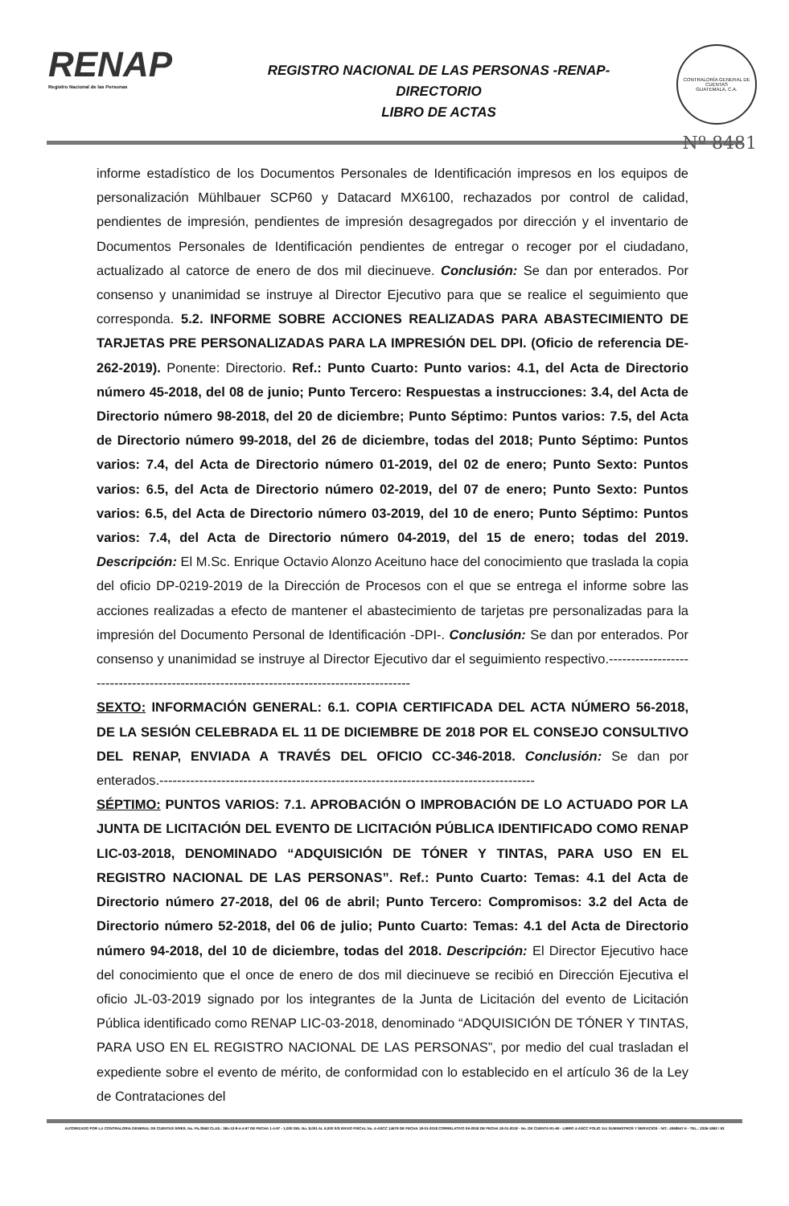RENAP
Registro Nacional de las Personas
REGISTRO NACIONAL DE LAS PERSONAS -RENAP-
DIRECTORIO
LIBRO DE ACTAS
CONTRALORÍA GENERAL DE CUENTAS
GUATEMALA, C.A.
Nº 8481
informe estadístico de los Documentos Personales de Identificación impresos en los equipos de personalización Mühlbauer SCP60 y Datacard MX6100, rechazados por control de calidad, pendientes de impresión, pendientes de impresión desagregados por dirección y el inventario de Documentos Personales de Identificación pendientes de entregar o recoger por el ciudadano, actualizado al catorce de enero de dos mil diecinueve. Conclusión: Se dan por enterados. Por consenso y unanimidad se instruye al Director Ejecutivo para que se realice el seguimiento que corresponda. 5.2. INFORME SOBRE ACCIONES REALIZADAS PARA ABASTECIMIENTO DE TARJETAS PRE PERSONALIZADAS PARA LA IMPRESIÓN DEL DPI. (Oficio de referencia DE-262-2019). Ponente: Directorio. Ref.: Punto Cuarto: Punto varios: 4.1, del Acta de Directorio número 45-2018, del 08 de junio; Punto Tercero: Respuestas a instrucciones: 3.4, del Acta de Directorio número 98-2018, del 20 de diciembre; Punto Séptimo: Puntos varios: 7.5, del Acta de Directorio número 99-2018, del 26 de diciembre, todas del 2018; Punto Séptimo: Puntos varios: 7.4, del Acta de Directorio número 01-2019, del 02 de enero; Punto Sexto: Puntos varios: 6.5, del Acta de Directorio número 02-2019, del 07 de enero; Punto Sexto: Puntos varios: 6.5, del Acta de Directorio número 03-2019, del 10 de enero; Punto Séptimo: Puntos varios: 7.4, del Acta de Directorio número 04-2019, del 15 de enero; todas del 2019. Descripción: El M.Sc. Enrique Octavio Alonzo Aceituno hace del conocimiento que traslada la copia del oficio DP-0219-2019 de la Dirección de Procesos con el que se entrega el informe sobre las acciones realizadas a efecto de mantener el abastecimiento de tarjetas pre personalizadas para la impresión del Documento Personal de Identificación -DPI-. Conclusión: Se dan por enterados. Por consenso y unanimidad se instruye al Director Ejecutivo dar el seguimiento respectivo.-----------------------------------------------------------------------------------------
SEXTO: INFORMACIÓN GENERAL: 6.1. COPIA CERTIFICADA DEL ACTA NÚMERO 56-2018, DE LA SESIÓN CELEBRADA EL 11 DE DICIEMBRE DE 2018 POR EL CONSEJO CONSULTIVO DEL RENAP, ENVIADA A TRAVÉS DEL OFICIO CC-346-2018. Conclusión: Se dan por enterados.-------------------------------------------------------------------------------------
SÉPTIMO: PUNTOS VARIOS: 7.1. APROBACIÓN O IMPROBACIÓN DE LO ACTUADO POR LA JUNTA DE LICITACIÓN DEL EVENTO DE LICITACIÓN PÚBLICA IDENTIFICADO COMO RENAP LIC-03-2018, DENOMINADO “ADQUISICIÓN DE TÓNER Y TINTAS, PARA USO EN EL REGISTRO NACIONAL DE LAS PERSONAS”. Ref.: Punto Cuarto: Temas: 4.1 del Acta de Directorio número 27-2018, del 06 de abril; Punto Tercero: Compromisos: 3.2 del Acta de Directorio número 52-2018, del 06 de julio; Punto Cuarto: Temas: 4.1 del Acta de Directorio número 94-2018, del 10 de diciembre, todas del 2018. Descripción: El Director Ejecutivo hace del conocimiento que el once de enero de dos mil diecinueve se recibió en Dirección Ejecutiva el oficio JL-03-2019 signado por los integrantes de la Junta de Licitación del evento de Licitación Pública identificado como RENAP LIC-03-2018, denominado “ADQUISICIÓN DE TÓNER Y TINTAS, PARA USO EN EL REGISTRO NACIONAL DE LAS PERSONAS”, por medio del cual trasladan el expediente sobre el evento de mérito, de conformidad con lo establecido en el artículo 36 de la Ley de Contrataciones del
AUTORIZADO POR LA CONTRALORIA GENERAL DE CUENTAS S/RES. No. Fb./2662 CLAS.: 365-12-8-4-4-97 DE FECHA 1-4-97 - 1,000 DEL No. 8,001 AL 9,000 S/S ENVIO FISCAL No. 4-ASCC 14679 DE FECHA 18-01-2018 CORRELATIVO 09-2018 DE FECHA 18-01-2018 - No. DE CUENTA R1-60 - LIBRO 4-ASCC FOLIO 151 SUMINISTROS Y SERVICIOS - NIT.: 4068947-6 - TEL.: 2336-1892 / 93